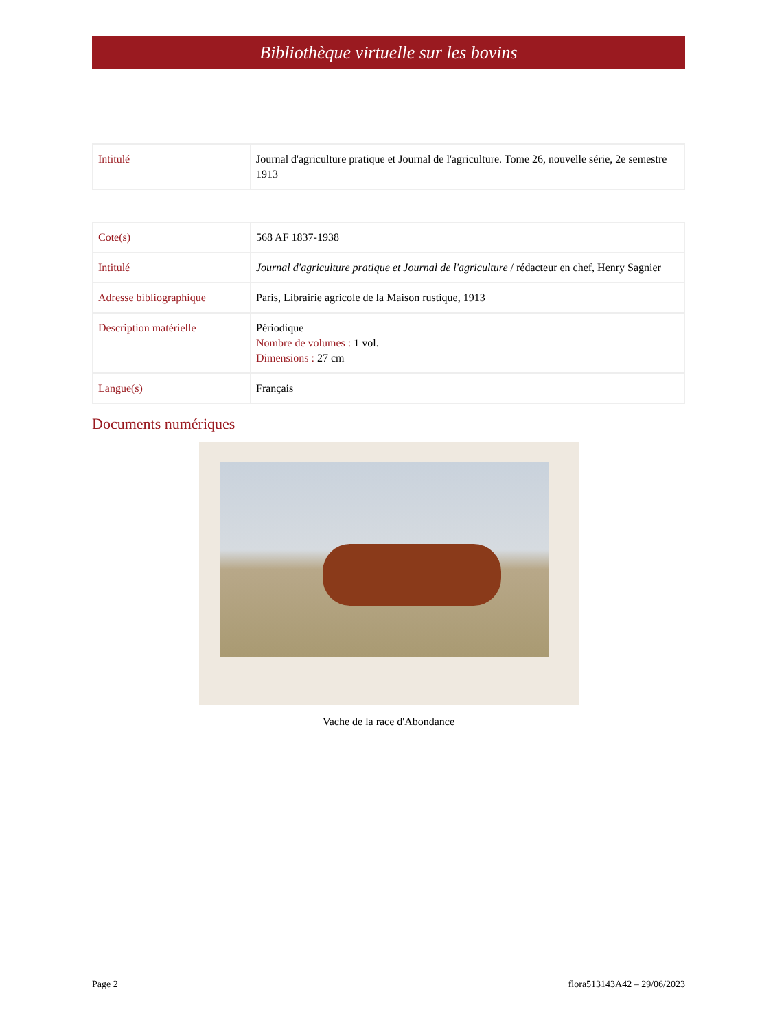Bibliothèque virtuelle sur les bovins
| Intitulé | Journal d'agriculture pratique et Journal de l'agriculture. Tome 26, nouvelle série, 2e semestre 1913 |
| Cote(s) | 568 AF 1837-1938 |
| Intitulé | Journal d'agriculture pratique et Journal de l'agriculture / rédacteur en chef, Henry Sagnier |
| Adresse bibliographique | Paris, Librairie agricole de la Maison rustique, 1913 |
| Description matérielle | Périodique Nombre de volumes : 1 vol. Dimensions : 27 cm |
| Langue(s) | Français |
Documents numériques
Vache de la race d'Abondance
Page 2 flora513143A42 – 29/06/2023